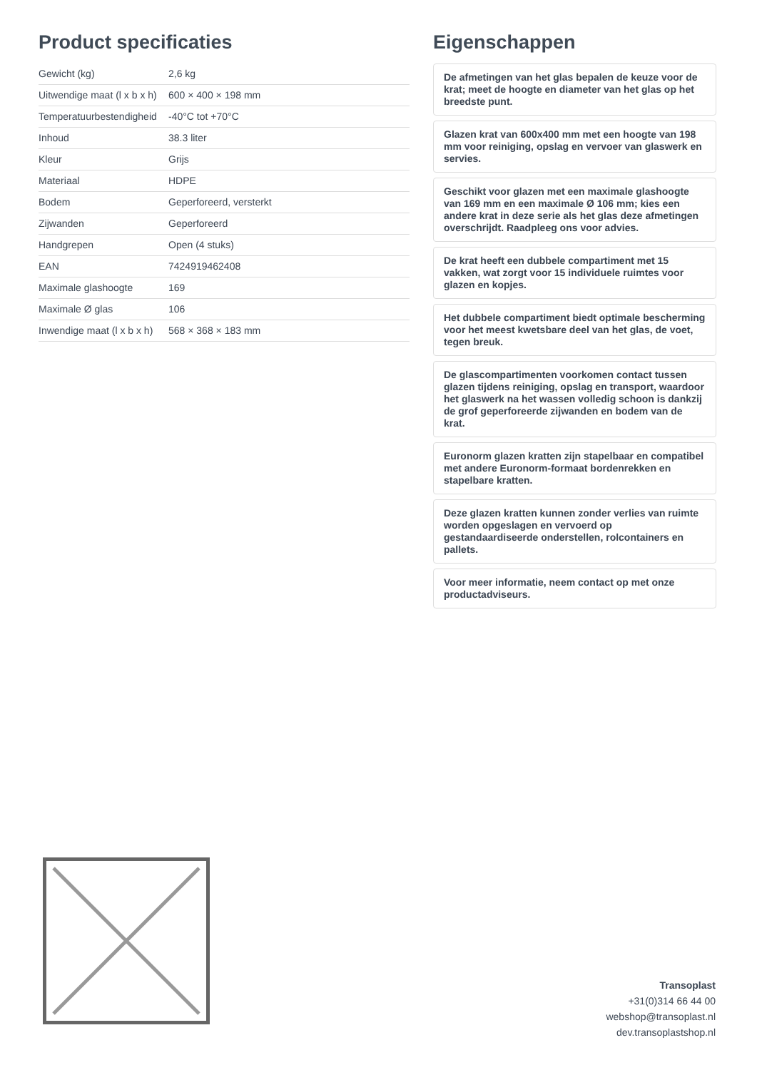Product specificaties
| Gewicht (kg) | 2,6 kg |
| Uitwendige maat (l x b x h) | 600 × 400 × 198 mm |
| Temperatuurbestendigheid | -40°C tot +70°C |
| Inhoud | 38.3 liter |
| Kleur | Grijs |
| Materiaal | HDPE |
| Bodem | Geperforeerd, versterkt |
| Zijwanden | Geperforeerd |
| Handgrepen | Open (4 stuks) |
| EAN | 7424919462408 |
| Maximale glashoogte | 169 |
| Maximale Ø glas | 106 |
| Inwendige maat (l x b x h) | 568 × 368 × 183 mm |
Eigenschappen
De afmetingen van het glas bepalen de keuze voor de krat; meet de hoogte en diameter van het glas op het breedste punt.
Glazen krat van 600x400 mm met een hoogte van 198 mm voor reiniging, opslag en vervoer van glaswerk en servies.
Geschikt voor glazen met een maximale glashoogte van 169 mm en een maximale Ø 106 mm; kies een andere krat in deze serie als het glas deze afmetingen overschrijdt. Raadpleeg ons voor advies.
De krat heeft een dubbele compartiment met 15 vakken, wat zorgt voor 15 individuele ruimtes voor glazen en kopjes.
Het dubbele compartiment biedt optimale bescherming voor het meest kwetsbare deel van het glas, de voet, tegen breuk.
De glascompartimenten voorkomen contact tussen glazen tijdens reiniging, opslag en transport, waardoor het glaswerk na het wassen volledig schoon is dankzij de grof geperforeerde zijwanden en bodem van de krat.
Euronorm glazen kratten zijn stapelbaar en compatibel met andere Euronorm-formaat bordenrekken en stapelbare kratten.
Deze glazen kratten kunnen zonder verlies van ruimte worden opgeslagen en vervoerd op gestandaardiseerde onderstellen, rolcontainers en pallets.
Voor meer informatie, neem contact op met onze productadviseurs.
Transoplast
+31(0)314 66 44 00
webshop@transoplast.nl
dev.transoplastshop.nl